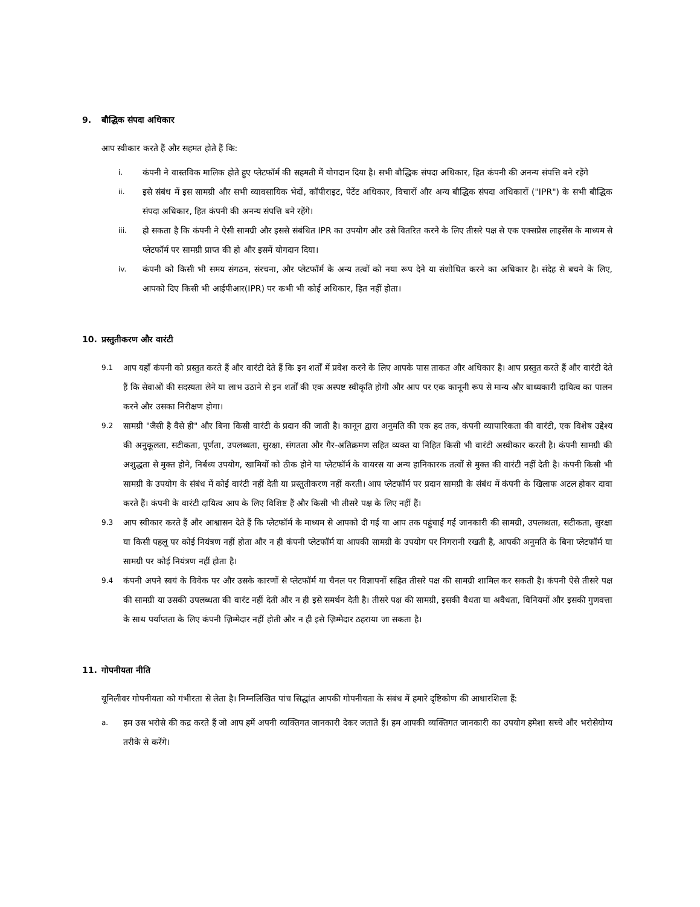9. बौद्धिक संपदा अधिकार
आप स्वीकार करते हैं और सहमत होते हैं कि:
i. कंपनी ने वास्तविक मालिक होते हुए प्लेटफॉर्म की सहमती में योगदान दिया है। सभी बौद्धिक संपदा अधिकार, हित कंपनी की अनन्य संपत्ति बने रहेंगे
ii. इसे संबंध में इस सामग्री और सभी व्यावसायिक भेदों, कॉपीराइट, पेटेंट अधिकार, विचारों और अन्य बौद्धिक संपदा अधिकारों ("IPR") के सभी बौद्धिक संपदा अधिकार, हित कंपनी की अनन्य संपत्ति बने रहेंगे।
iii. हो सकता है कि कंपनी ने ऐसी सामग्री और इससे संबंधित IPR का उपयोग और उसे वितरित करने के लिए तीसरे पक्ष से एक एक्सप्रेस लाइसेंस के माध्यम से प्लेटफॉर्म पर सामग्री प्राप्त की हो और इसमें योगदान दिया।
iv. कंपनी को किसी भी समय संगठन, संरचना, और प्लेटफॉर्म के अन्य तत्वों को नया रूप देने या संशोधित करने का अधिकार है। संदेह से बचने के लिए, आपको दिए किसी भी आईपीआर(IPR) पर कभी भी कोई अधिकार, हित नहीं होता।
10. प्रस्तुतीकरण और वारंटी
9.1 आप यहाँ कंपनी को प्रस्तुत करते हैं और वारंटी देते हैं कि इन शर्तों में प्रवेश करने के लिए आपके पास ताकत और अधिकार है। आप प्रस्तुत करते हैं और वारंटी देते हैं कि सेवाओं की सदस्यता लेने या लाभ उठाने से इन शर्तों की एक अस्पष्ट स्वीकृति होगी और आप पर एक कानूनी रूप से मान्य और बाध्यकारी दायित्व का पालन करने और उसका निरीक्षण होगा।
9.2 सामग्री "जैसी है वैसे ही" और बिना किसी वारंटी के प्रदान की जाती है। कानून द्वारा अनुमति की एक हद तक, कंपनी व्यापारिकता की वारंटी, एक विशेष उद्देश्य की अनुकूलता, सटीकता, पूर्णता, उपलब्धता, सुरक्षा, संगतता और गैर-अतिक्रमण सहित व्यक्त या निहित किसी भी वारंटी अस्वीकार करती है। कंपनी सामग्री की अशुद्धता से मुक्त होने, निर्बध्य उपयोग, खामियों को ठीक होने या प्लेटफॉर्म के वायरस या अन्य हानिकारक तत्वों से मुक्त की वारंटी नहीं देती है। कंपनी किसी भी सामग्री के उपयोग के संबंध में कोई वारंटी नहीं देती या प्रस्तुतीकरण नहीं करती। आप प्लेटफॉर्म पर प्रदान सामग्री के संबंध में कंपनी के खिलाफ अटल होकर दावा करते हैं। कंपनी के वारंटी दायित्व आप के लिए विशिष्ट हैं और किसी भी तीसरे पक्ष के लिए नहीं हैं।
9.3 आप स्वीकार करते हैं और आश्वासन देते हैं कि प्लेटफॉर्म के माध्यम से आपको दी गई या आप तक पहुंचाई गई जानकारी की सामग्री, उपलब्धता, सटीकता, सुरक्षा या किसी पहलू पर कोई नियंत्रण नहीं होता और न ही कंपनी प्लेटफॉर्म या आपकी सामग्री के उपयोग पर निगरानी रखती है, आपकी अनुमति के बिना प्लेटफॉर्म या सामग्री पर कोई नियंत्रण नहीं होता है।
9.4 कंपनी अपने स्वयं के विवेक पर और उसके कारणों से प्लेटफॉर्म या चैनल पर विज्ञापनों सहित तीसरे पक्ष की सामग्री शामिल कर सकती है। कंपनी ऐसे तीसरे पक्ष की सामग्री या उसकी उपलब्धता की वारंट नहीं देती और न ही इसे समर्थन देती है। तीसरे पक्ष की सामग्री, इसकी वैधता या अवैधता, विनियमों और इसकी गुणवत्ता के साथ पर्याप्तता के लिए कंपनी ज़िम्मेदार नहीं होती और न ही इसे ज़िम्मेदार ठहराया जा सकता है।
11. गोपनीयता नीति
यूनिलीवर गोपनीयता को गंभीरता से लेता है। निम्नलिखित पांच सिद्धांत आपकी गोपनीयता के संबंध में हमारे दृष्टिकोण की आधारशिला हैं:
a. हम उस भरोसे की कद्र करते हैं जो आप हमें अपनी व्यक्तिगत जानकारी देकर जताते हैं। हम आपकी व्यक्तिगत जानकारी का उपयोग हमेशा सच्चे और भरोसेयोग्य तरीके से करेंगे।